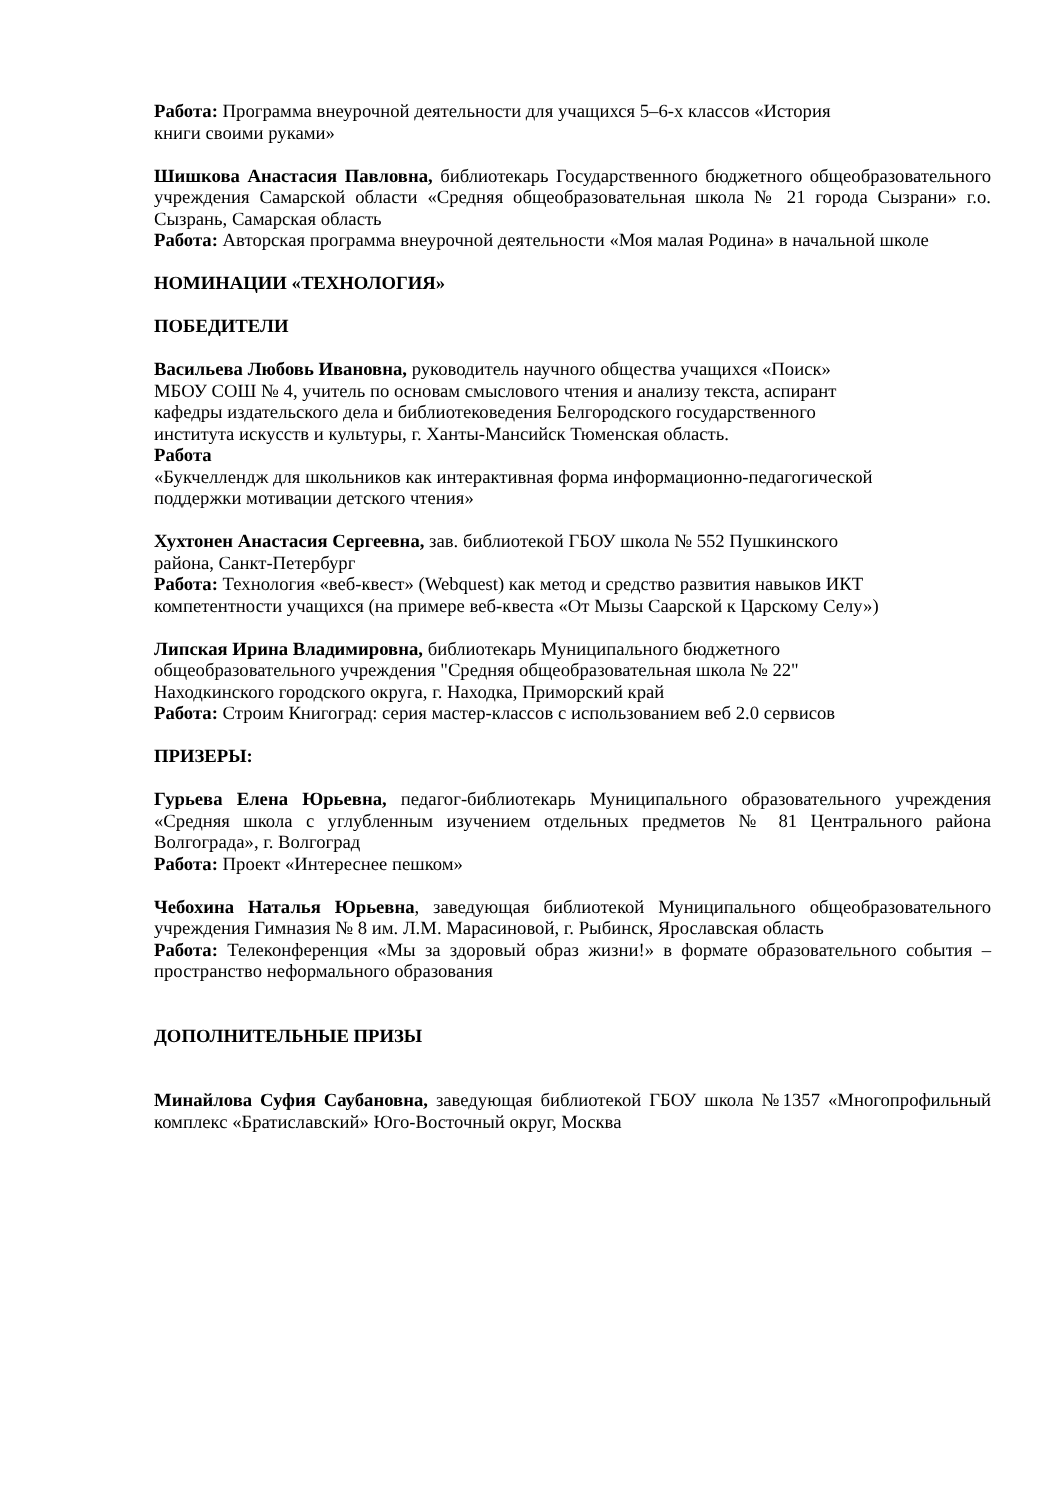Работа: Программа внеурочной деятельности для учащихся 5–6-х классов «История
книги своими руками»
Шишкова Анастасия Павловна, библиотекарь Государственного бюджетного общеобразовательного учреждения Самарской области «Средняя общеобразовательная школа № 21 города Сызрани» г.о. Сызрань, Самарская область
Работа: Авторская программа внеурочной деятельности «Моя малая Родина» в начальной школе
НОМИНАЦИИ «ТЕХНОЛОГИЯ»
ПОБЕДИТЕЛИ
Васильева Любовь Ивановна, руководитель научного общества учащихся «Поиск»
МБОУ СОШ № 4, учитель по основам смыслового чтения и анализу текста, аспирант
кафедры издательского дела и библиотековедения Белгородского государственного
института искусств и культуры, г. Ханты-Мансийск Тюменская область.
Работа
«Букчеллендж для школьников как интерактивная форма информационно-педагогической
поддержки мотивации детского чтения»
Хухтонен Анастасия Сергеевна, зав. библиотекой ГБОУ школа № 552 Пушкинского
района, Санкт-Петербург
Работа: Технология «веб-квест» (Webquest) как метод и средство развития навыков ИКТ
компетентности учащихся (на примере веб-квеста «От Мызы Саарской к Царскому Селу»)
Липская Ирина Владимировна, библиотекарь Муниципального бюджетного
общеобразовательного учреждения "Средняя общеобразовательная школа № 22"
Находкинского городского округа, г. Находка, Приморский край
Работа: Строим Книгоград: серия мастер-классов с использованием веб 2.0 сервисов
ПРИЗЕРЫ:
Гурьева Елена Юрьевна, педагог-библиотекарь Муниципального образовательного учреждения «Средняя школа с углубленным изучением отдельных предметов № 81 Центрального района Волгограда», г. Волгоград
Работа: Проект «Интереснее пешком»
Чебохина Наталья Юрьевна, заведующая библиотекой Муниципального общеобразовательного учреждения Гимназия № 8 им. Л.М. Марасиновой, г. Рыбинск, Ярославская область
Работа: Телеконференция «Мы за здоровый образ жизни!» в формате образовательного события – пространство неформального образования
ДОПОЛНИТЕЛЬНЫЕ ПРИЗЫ
Минайлова Суфия Саубановна, заведующая библиотекой ГБОУ школа №1357 «Многопрофильный комплекс «Братиславский» Юго-Восточный округ, Москва